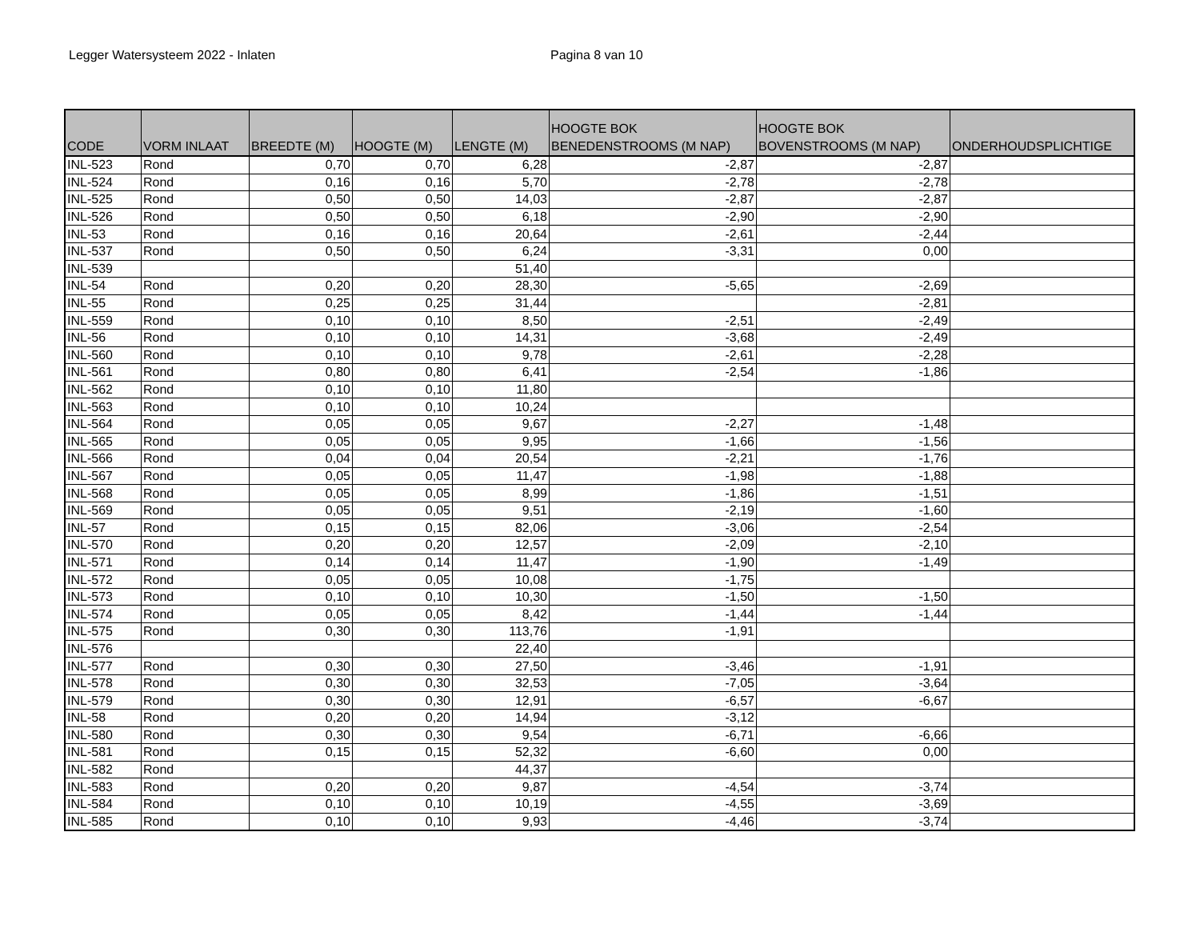Legger Watersysteem 2022 - Inlaten Pagina 8 van 10
| CODE | VORM INLAAT | BREEDTE (M) | HOOGTE (M) | LENGTE (M) | HOOGTE BOK BENEDENSTROOMS (M NAP) | HOOGTE BOK BOVENSTROOMS (M NAP) | ONDERHOUDSPLICHTIGE |
| --- | --- | --- | --- | --- | --- | --- | --- |
| INL-523 | Rond | 0,70 | 0,70 | 6,28 | -2,87 | -2,87 | |
| INL-524 | Rond | 0,16 | 0,16 | 5,70 | -2,78 | -2,78 | |
| INL-525 | Rond | 0,50 | 0,50 | 14,03 | -2,87 | -2,87 | |
| INL-526 | Rond | 0,50 | 0,50 | 6,18 | -2,90 | -2,90 | |
| INL-53 | Rond | 0,16 | 0,16 | 20,64 | -2,61 | -2,44 | |
| INL-537 | Rond | 0,50 | 0,50 | 6,24 | -3,31 | 0,00 | |
| INL-539 | | | | 51,40 | | | |
| INL-54 | Rond | 0,20 | 0,20 | 28,30 | -5,65 | -2,69 | |
| INL-55 | Rond | 0,25 | 0,25 | 31,44 | | -2,81 | |
| INL-559 | Rond | 0,10 | 0,10 | 8,50 | -2,51 | -2,49 | |
| INL-56 | Rond | 0,10 | 0,10 | 14,31 | -3,68 | -2,49 | |
| INL-560 | Rond | 0,10 | 0,10 | 9,78 | -2,61 | -2,28 | |
| INL-561 | Rond | 0,80 | 0,80 | 6,41 | -2,54 | -1,86 | |
| INL-562 | Rond | 0,10 | 0,10 | 11,80 | | | |
| INL-563 | Rond | 0,10 | 0,10 | 10,24 | | | |
| INL-564 | Rond | 0,05 | 0,05 | 9,67 | -2,27 | -1,48 | |
| INL-565 | Rond | 0,05 | 0,05 | 9,95 | -1,66 | -1,56 | |
| INL-566 | Rond | 0,04 | 0,04 | 20,54 | -2,21 | -1,76 | |
| INL-567 | Rond | 0,05 | 0,05 | 11,47 | -1,98 | -1,88 | |
| INL-568 | Rond | 0,05 | 0,05 | 8,99 | -1,86 | -1,51 | |
| INL-569 | Rond | 0,05 | 0,05 | 9,51 | -2,19 | -1,60 | |
| INL-57 | Rond | 0,15 | 0,15 | 82,06 | -3,06 | -2,54 | |
| INL-570 | Rond | 0,20 | 0,20 | 12,57 | -2,09 | -2,10 | |
| INL-571 | Rond | 0,14 | 0,14 | 11,47 | -1,90 | -1,49 | |
| INL-572 | Rond | 0,05 | 0,05 | 10,08 | -1,75 | | |
| INL-573 | Rond | 0,10 | 0,10 | 10,30 | -1,50 | -1,50 | |
| INL-574 | Rond | 0,05 | 0,05 | 8,42 | -1,44 | -1,44 | |
| INL-575 | Rond | 0,30 | 0,30 | 113,76 | -1,91 | | |
| INL-576 | | | | 22,40 | | | |
| INL-577 | Rond | 0,30 | 0,30 | 27,50 | -3,46 | -1,91 | |
| INL-578 | Rond | 0,30 | 0,30 | 32,53 | -7,05 | -3,64 | |
| INL-579 | Rond | 0,30 | 0,30 | 12,91 | -6,57 | -6,67 | |
| INL-58 | Rond | 0,20 | 0,20 | 14,94 | -3,12 | | |
| INL-580 | Rond | 0,30 | 0,30 | 9,54 | -6,71 | -6,66 | |
| INL-581 | Rond | 0,15 | 0,15 | 52,32 | -6,60 | 0,00 | |
| INL-582 | Rond | | | 44,37 | | | |
| INL-583 | Rond | 0,20 | 0,20 | 9,87 | -4,54 | -3,74 | |
| INL-584 | Rond | 0,10 | 0,10 | 10,19 | -4,55 | -3,69 | |
| INL-585 | Rond | 0,10 | 0,10 | 9,93 | -4,46 | -3,74 | |